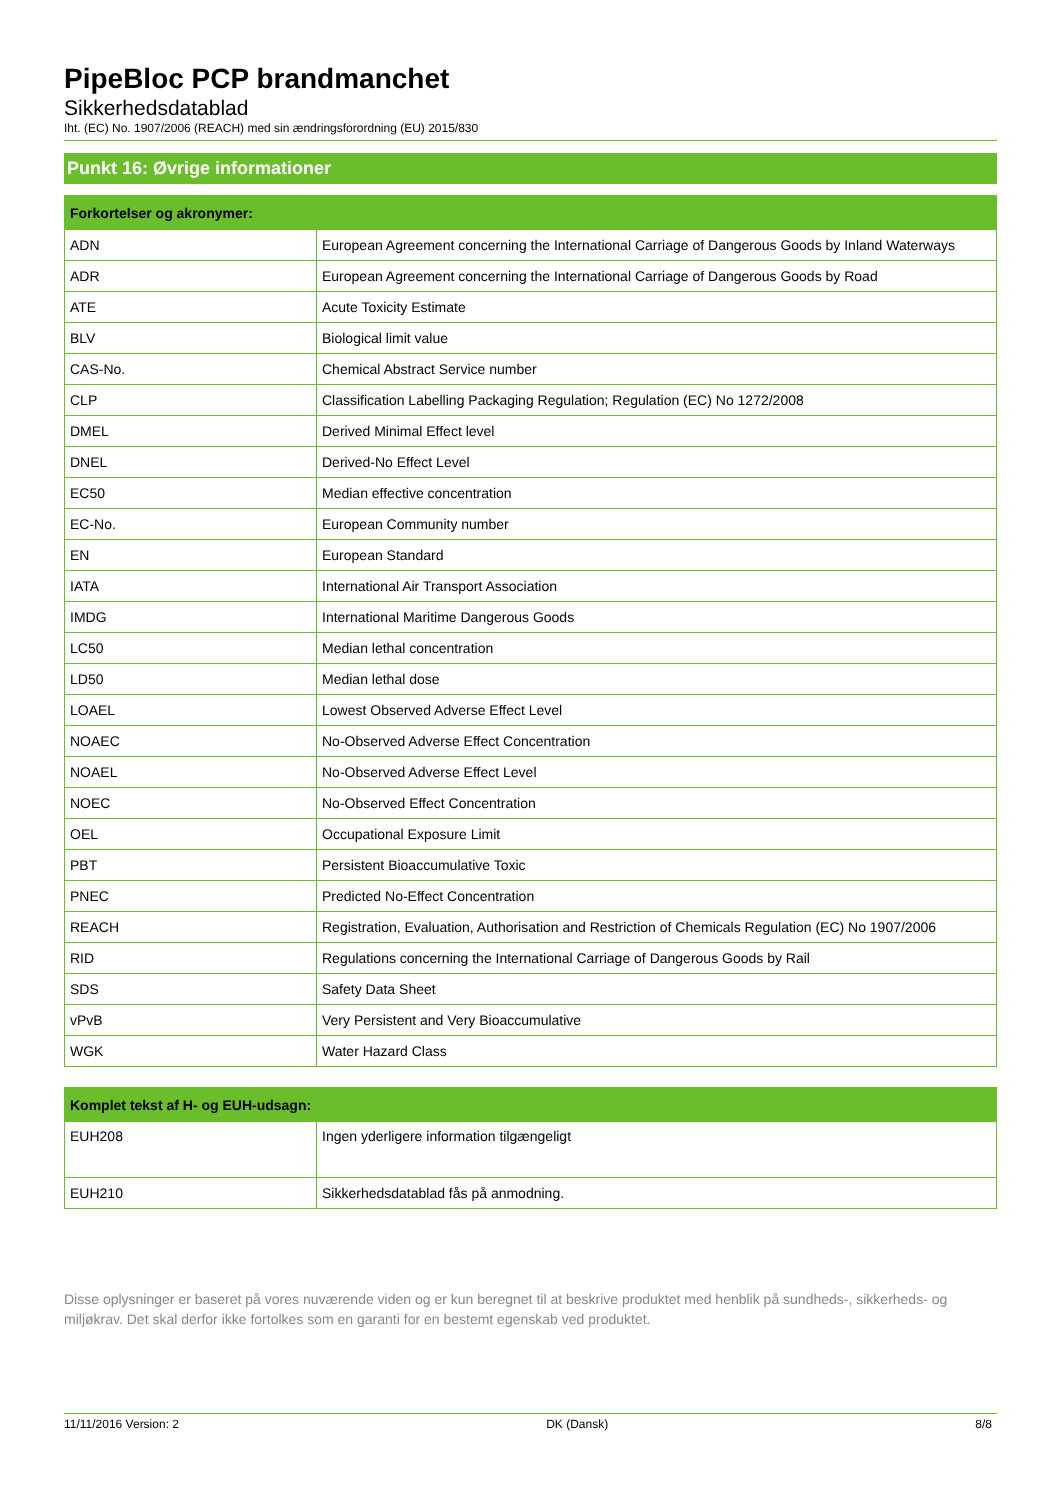PipeBloc PCP brandmanchet
Sikkerhedsdatablad
Iht. (EC) No. 1907/2006 (REACH) med sin ændringsforordning (EU) 2015/830
Punkt 16: Øvrige informationer
| Forkortelser og akronymer: | |
| --- | --- |
| ADN | European Agreement concerning the International Carriage of Dangerous Goods by Inland Waterways |
| ADR | European Agreement concerning the International Carriage of Dangerous Goods by Road |
| ATE | Acute Toxicity Estimate |
| BLV | Biological limit value |
| CAS-No. | Chemical Abstract Service number |
| CLP | Classification Labelling Packaging Regulation; Regulation (EC) No 1272/2008 |
| DMEL | Derived Minimal Effect level |
| DNEL | Derived-No Effect Level |
| EC50 | Median effective concentration |
| EC-No. | European Community number |
| EN | European Standard |
| IATA | International Air Transport Association |
| IMDG | International Maritime Dangerous Goods |
| LC50 | Median lethal concentration |
| LD50 | Median lethal dose |
| LOAEL | Lowest Observed Adverse Effect Level |
| NOAEC | No-Observed Adverse Effect Concentration |
| NOAEL | No-Observed Adverse Effect Level |
| NOEC | No-Observed Effect Concentration |
| OEL | Occupational Exposure Limit |
| PBT | Persistent Bioaccumulative Toxic |
| PNEC | Predicted No-Effect Concentration |
| REACH | Registration, Evaluation, Authorisation and Restriction of Chemicals Regulation (EC) No 1907/2006 |
| RID | Regulations concerning the International Carriage of Dangerous Goods by Rail |
| SDS | Safety Data Sheet |
| vPvB | Very Persistent and Very Bioaccumulative |
| WGK | Water Hazard Class |
| Komplet tekst af H- og EUH-udsagn: | |
| --- | --- |
| EUH208 | Ingen yderligere information tilgængeligt |
| EUH210 | Sikkerhedsdatablad fås på anmodning. |
Disse oplysninger er baseret på vores nuværende viden og er kun beregnet til at beskrive produktet med henblik på sundheds-, sikkerheds- og miljøkrav. Det skal derfor ikke fortolkes som en garanti for en bestemt egenskab ved produktet.
11/11/2016 Version: 2 DK (Dansk) 8/8